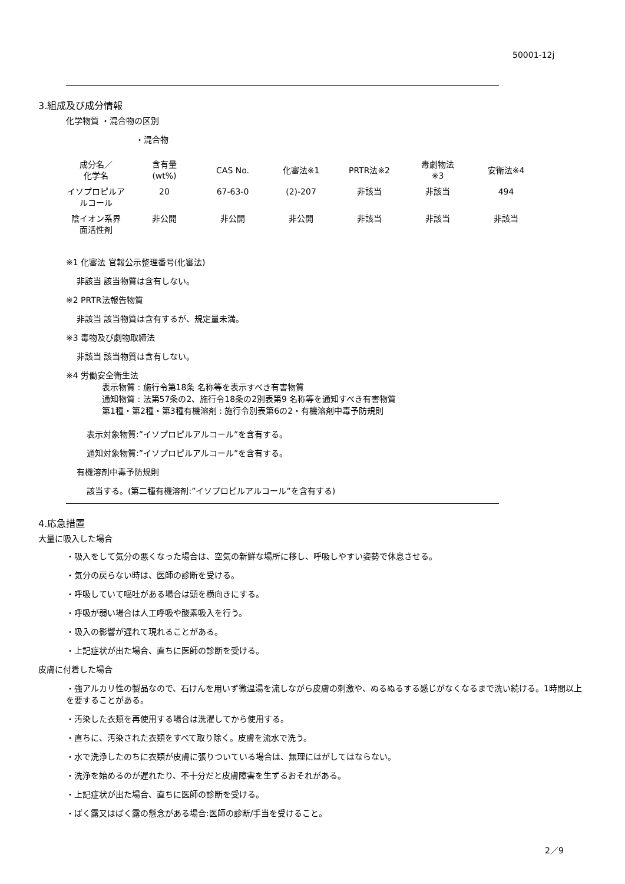50001-12j
3.組成及び成分情報
化学物質 ・混合物の区別
・混合物
| 成分名／ 化学名 | 含有量 (wt%) | CAS No. | 化審法※1 | PRTR法※2 | 毒劇物法 ※3 | 安衛法※4 |
| --- | --- | --- | --- | --- | --- | --- |
| イソプロピルア ルコール | 20 | 67-63-0 | (2)-207 | 非該当 | 非該当 | 494 |
| 陰イオン系界 面活性剤 | 非公開 | 非公開 | 非公開 | 非該当 | 非該当 | 非該当 |
※1 化審法 官報公示整理番号(化審法)
非該当 該当物質は含有しない。
※2 PRTR法報告物質
非該当 該当物質は含有するが、規定量未満。
※3 毒物及び劇物取締法
非該当 該当物質は含有しない。
※4 労働安全衛生法
表示物質 : 施行令第18条 名称等を表示すべき有害物質
通知物質 : 法第57条の2、施行令18条の2別表第9 名称等を通知すべき有害物質
第1種・第2種・第3種有機溶剤 : 施行令別表第6の2・有機溶剤中毒予防規則
表示対象物質:”イソプロピルアルコール”を含有する。
通知対象物質:”イソプロピルアルコール”を含有する。
有機溶剤中毒予防規則
該当する。(第二種有機溶剤:”イソプロピルアルコール”を含有する)
4.応急措置
大量に吸入した場合
・吸入をして気分の悪くなった場合は、空気の新鮮な場所に移し、呼吸しやすい姿勢で休息させる。
・気分の戻らない時は、医師の診断を受ける。
・呼吸していて嘔吐がある場合は頭を横向きにする。
・呼吸が弱い場合は人工呼吸や酸素吸入を行う。
・吸入の影響が遅れて現れることがある。
・上記症状が出た場合、直ちに医師の診断を受ける。
皮膚に付着した場合
・強アルカリ性の製品なので、石けんを用いず微温湯を流しながら皮膚の刺激や、ぬるぬるする感じがなくなるまで洗い続ける。1時間以上を要することがある。
・汚染した衣類を再使用する場合は洗濯してから使用する。
・直ちに、汚染された衣類をすべて取り除く。皮膚を流水で洗う。
・水で洗浄したのちに衣類が皮膚に張りついている場合は、無理にはがしてはならない。
・洗浄を始めるのが遅れたり、不十分だと皮膚障害を生ずるおそれがある。
・上記症状が出た場合、直ちに医師の診断を受ける。
・ばく露又はばく露の懸念がある場合:医師の診断/手当を受けること。
2／9